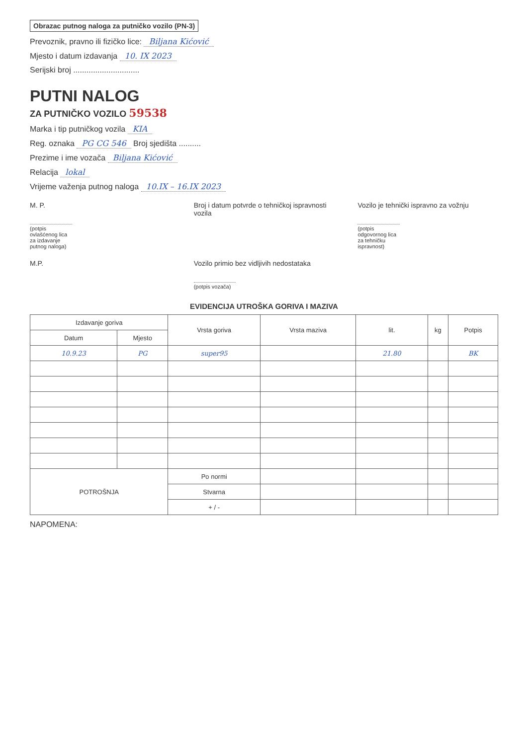Obrazac putnog naloga za putničko vozilo (PN-3)
Prevoznik, pravno ili fizičko lice: Biljana Kićović
Mjesto i datum izdavanja 10. IX 2023
Serijski broj ..............................
PUTNI NALOG
ZA PUTNIČKO VOZILO 59538
Marka i tip putničkog vozila KIA
Reg. oznaka PG CG 546 Broj sjedišta ..........
Prezime i ime vozača Biljana Kićović
Relacija lokal
Vrijeme važenja putnog naloga 10.IX – 16.IX 2023
M. P.
(potpis ovlašćenog lica za izdavanje putnog naloga)
Broj i datum potvrde o tehničkoj ispravnosti vozila
Vozilo je tehnički ispravno za vožnju
(potpis odgovornog lica za tehničku ispravnost)
M.P. Vozilo primio bez vidljivih nedostataka
(potpis vozača)
EVIDENCIJA UTROŠKA GORIVA I MAZIVA
| Izdavanje goriva | | Vrsta goriva | Vrsta maziva | lit. | kg | Potpis |
| --- | --- | --- | --- | --- | --- | --- |
| Datum | Mjesto | | | | | |
| 10.9.23 | PG | super95 | | 21.80 | | BK |
| POTROŠNJA | | Po normi | | | | |
| | | Stvarna | | | | |
| | | + / - | | | | |
NAPOMENA: